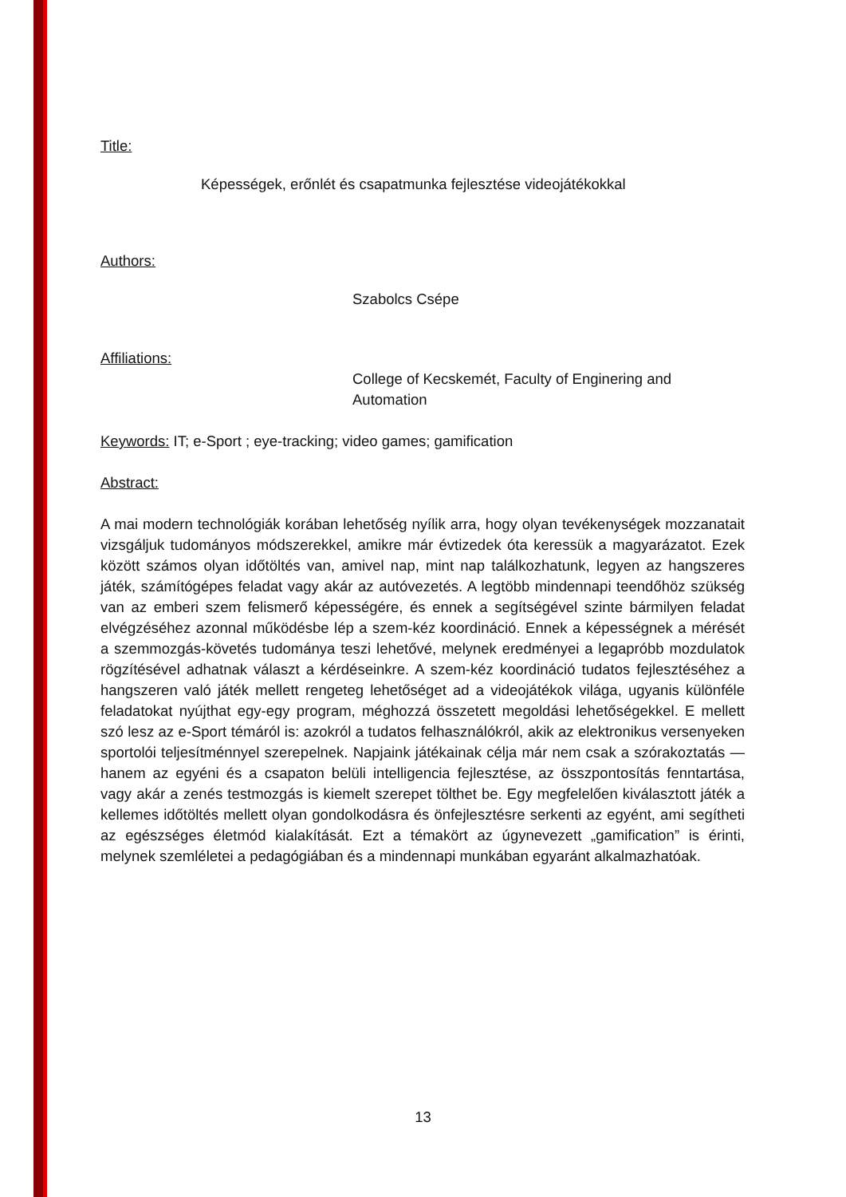Title:
Képességek, erőnlét és csapatmunka fejlesztése videojátékokkal
Authors:
Szabolcs Csépe
Affiliations:
College of Kecskemét, Faculty of Enginering and
Automation
Keywords: IT; e-Sport ; eye-tracking; video games; gamification
Abstract:
A mai modern technológiák korában lehetőség nyílik arra, hogy olyan tevékenységek mozzanatait vizsgáljuk tudományos módszerekkel, amikre már évtizedek óta keressük a magyarázatot. Ezek között számos olyan időtöltés van, amivel nap, mint nap találkozhatunk, legyen az hangszeres játék, számítógépes feladat vagy akár az autóvezetés. A legtöbb mindennapi teendőhöz szükség van az emberi szem felismerő képességére, és ennek a segítségével szinte bármilyen feladat elvégzéséhez azonnal működésbe lép a szem-kéz koordináció. Ennek a képességnek a mérését a szemmozgás-követés tudománya teszi lehetővé, melynek eredményei a legapróbb mozdulatok rögzítésével adhatnak választ a kérdéseinkre. A szem-kéz koordináció tudatos fejlesztéséhez a hangszeren való játék mellett rengeteg lehetőséget ad a videojátékok világa, ugyanis különféle feladatokat nyújthat egy-egy program, méghozzá összetett megoldási lehetőségekkel. E mellett szó lesz az e-Sport témáról is: azokról a tudatos felhasználókról, akik az elektronikus versenyeken sportolói teljesítménnyel szerepelnek. Napjaink játékainak célja már nem csak a szórakoztatás — hanem az egyéni és a csapaton belüli intelligencia fejlesztése, az összpontosítás fenntartása, vagy akár a zenés testmozgás is kiemelt szerepet tölthet be. Egy megfelelően kiválasztott játék a kellemes időtöltés mellett olyan gondolkodásra és önfejlesztésre serkenti az egyént, ami segítheti az egészséges életmód kialakítását. Ezt a témakört az úgynevezett „gamification” is érinti, melynek szemléletei a pedagógiában és a mindennapi munkában egyaránt alkalmazhatóak.
13